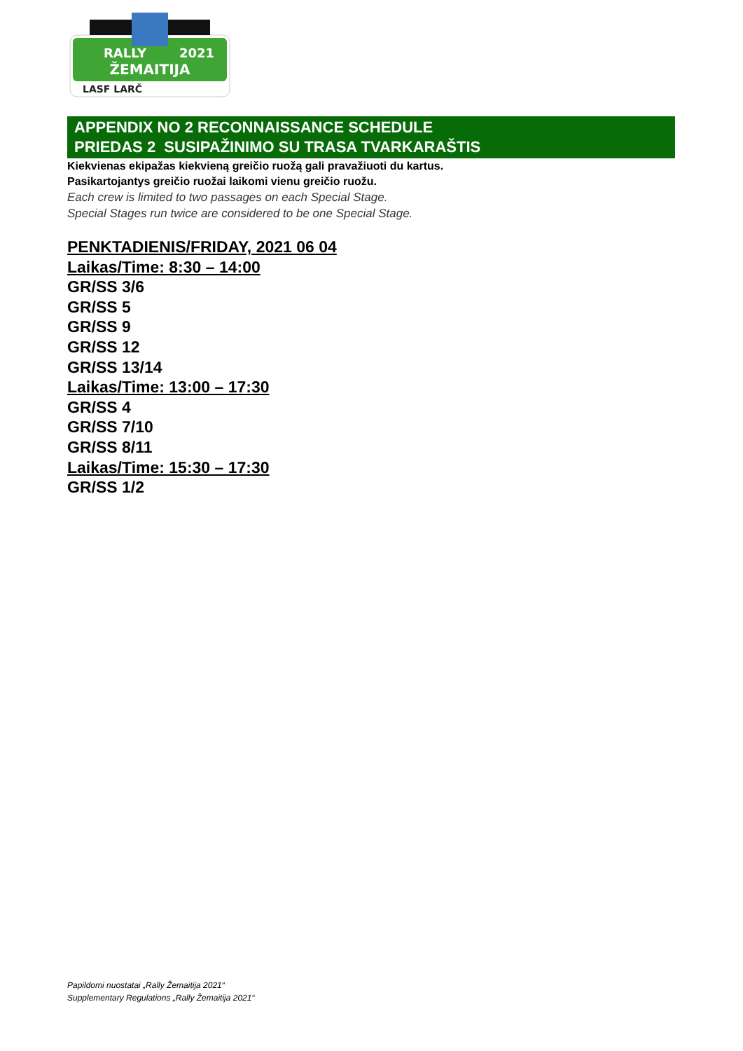RALLY
2021
ŽEMAITIJA
LASF LARČ
APPENDIX NO 2 RECONNAISSANCE SCHEDULE
PRIEDAS 2 SUSIPAŽINIMO SU TRASA TVARKARAŠTIS
Kiekvienas ekipažas kiekvieną greičio ruožą gali pravažiuoti du kartus.
Pasikartojantys greičio ruožai laikomi vienu greičio ruožu.
Each crew is limited to two passages on each Special Stage.
Special Stages run twice are considered to be one Special Stage.
PENKTADIENIS/FRIDAY, 2021 06 04
Laikas/Time: 8:30 – 14:00
GR/SS 3/6
GR/SS 5
GR/SS 9
GR/SS 12
GR/SS 13/14
Laikas/Time: 13:00 – 17:30
GR/SS 4
GR/SS 7/10
GR/SS 8/11
Laikas/Time: 15:30 – 17:30
GR/SS 1/2
Papildomi nuostatai „Rally Žemaitija 2021“
Supplementary Regulations „Rally Žemaitija 2021“